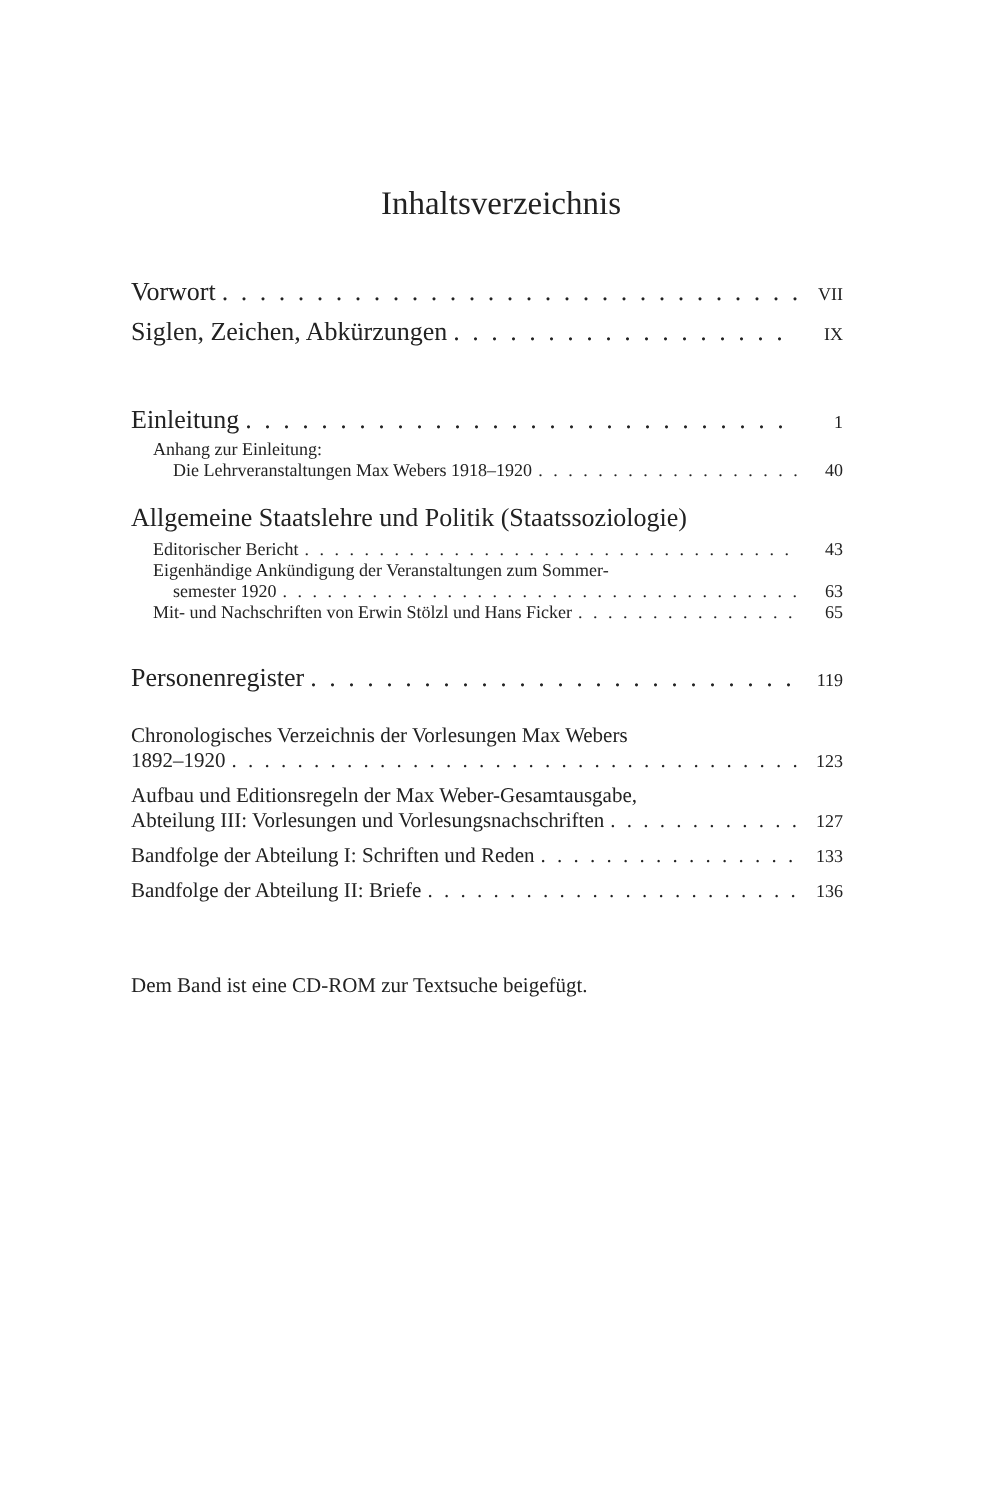Inhaltsverzeichnis
Vorwort VII
Siglen, Zeichen, Abkürzungen IX
Einleitung 1
Anhang zur Einleitung:
Die Lehrveranstaltungen Max Webers 1918–1920 40
Allgemeine Staatslehre und Politik (Staatssoziologie)
Editorischer Bericht 43
Eigenhändige Ankündigung der Veranstaltungen zum Sommer-
semester 1920 63
Mit- und Nachschriften von Erwin Stölzl und Hans Ficker 65
Personenregister 119
Chronologisches Verzeichnis der Vorlesungen Max Webers
1892–1920 123
Aufbau und Editionsregeln der Max Weber-Gesamtausgabe,
Abteilung III: Vorlesungen und Vorlesungsnachschriften 127
Bandfolge der Abteilung I: Schriften und Reden 133
Bandfolge der Abteilung II: Briefe 136
Dem Band ist eine CD-ROM zur Textsuche beigefügt.